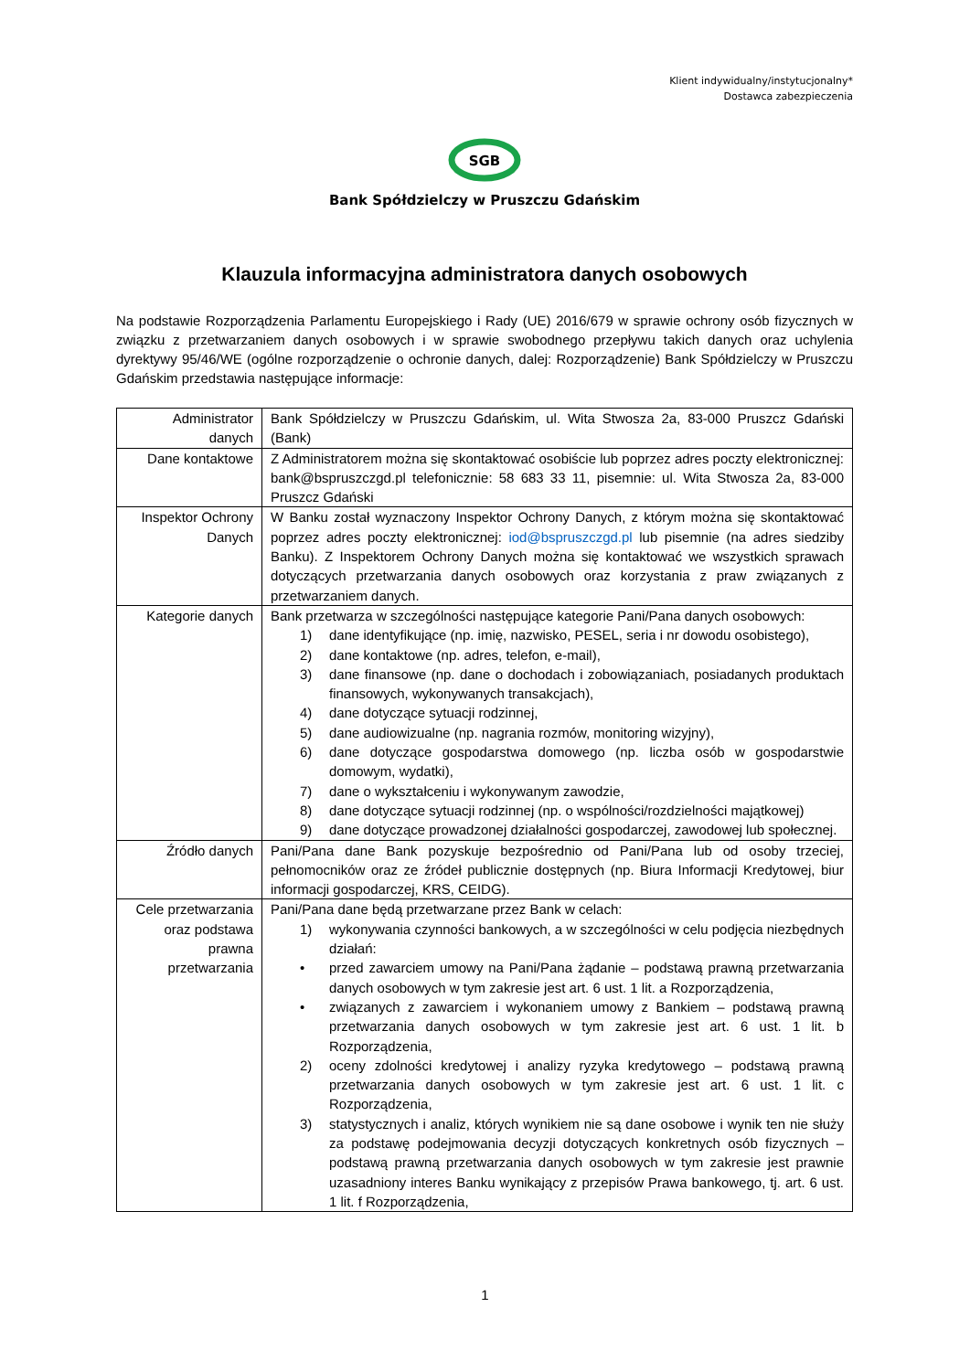Klient indywidualny/instytucjonalny*
Dostawca zabezpieczenia
SGB
Bank Spółdzielczy w Pruszczu Gdańskim
Klauzula informacyjna administratora danych osobowych
Na podstawie Rozporządzenia Parlamentu Europejskiego i Rady (UE) 2016/679 w sprawie ochrony osób fizycznych w związku z przetwarzaniem danych osobowych i w sprawie swobodnego przepływu takich danych oraz uchylenia dyrektywy 95/46/WE (ogólne rozporządzenie o ochronie danych, dalej: Rozporządzenie) Bank Spółdzielczy w Pruszczu Gdańskim przedstawia następujące informacje:
| Administrator danych | Bank Spółdzielczy w Pruszczu Gdańskim, ul. Wita Stwosza 2a, 83-000 Pruszcz Gdański (Bank) |
| Dane kontaktowe | Z Administratorem można się skontaktować osobiście lub poprzez adres poczty elektronicznej: bank@bspruszczgd.pl telefonicznie: 58 683 33 11, pisemnie: ul. Wita Stwosza 2a, 83-000 Pruszcz Gdański |
| Inspektor Ochrony Danych | W Banku został wyznaczony Inspektor Ochrony Danych, z którym można się skontaktować poprzez adres poczty elektronicznej: iod@bspruszczgd.pl lub pisemnie (na adres siedziby Banku). Z Inspektorem Ochrony Danych można się kontaktować we wszystkich sprawach dotyczących przetwarzania danych osobowych oraz korzystania z praw związanych z przetwarzaniem danych. |
| Kategorie danych | Bank przetwarza w szczególności następujące kategorie Pani/Pana danych osobowych: 1) dane identyfikujące (np. imię, nazwisko, PESEL, seria i nr dowodu osobistego), 2) dane kontaktowe (np. adres, telefon, e-mail), 3) dane finansowe (np. dane o dochodach i zobowiązaniach, posiadanych produktach finansowych, wykonywanych transakcjach), 4) dane dotyczące sytuacji rodzinnej, 5) dane audiowizualne (np. nagrania rozmów, monitoring wizyjny), 6) dane dotyczące gospodarstwa domowego (np. liczba osób w gospodarstwie domowym, wydatki), 7) dane o wykształceniu i wykonywanym zawodzie, 8) dane dotyczące sytuacji rodzinnej (np. o wspólności/rozdzielności majątkowej) 9) dane dotyczące prowadzonej działalności gospodarczej, zawodowej lub społecznej. |
| Źródło danych | Pani/Pana dane Bank pozyskuje bezpośrednio od Pani/Pana lub od osoby trzeciej, pełnomocników oraz ze źródeł publicznie dostępnych (np. Biura Informacji Kredytowej, biur informacji gospodarczej, KRS, CEIDG). |
| Cele przetwarzania oraz podstawa prawna przetwarzania | Pani/Pana dane będą przetwarzane przez Bank w celach: 1) wykonywania czynności bankowych, a w szczególności w celu podjęcia niezbędnych działań: • przed zawarciem umowy na Pani/Pana żądanie – podstawą prawną przetwarzania danych osobowych w tym zakresie jest art. 6 ust. 1 lit. a Rozporządzenia, • związanych z zawarciem i wykonaniem umowy z Bankiem – podstawą prawną przetwarzania danych osobowych w tym zakresie jest art. 6 ust. 1 lit. b Rozporządzenia, 2) oceny zdolności kredytowej i analizy ryzyka kredytowego – podstawą prawną przetwarzania danych osobowych w tym zakresie jest art. 6 ust. 1 lit. c Rozporządzenia, 3) statystycznych i analiz, których wynikiem nie są dane osobowe i wynik ten nie służy za podstawę podejmowania decyzji dotyczących konkretnych osób fizycznych – podstawą prawną przetwarzania danych osobowych w tym zakresie jest prawnie uzasadniony interes Banku wynikający z przepisów Prawa bankowego, tj. art. 6 ust. 1 lit. f Rozporządzenia, |
1